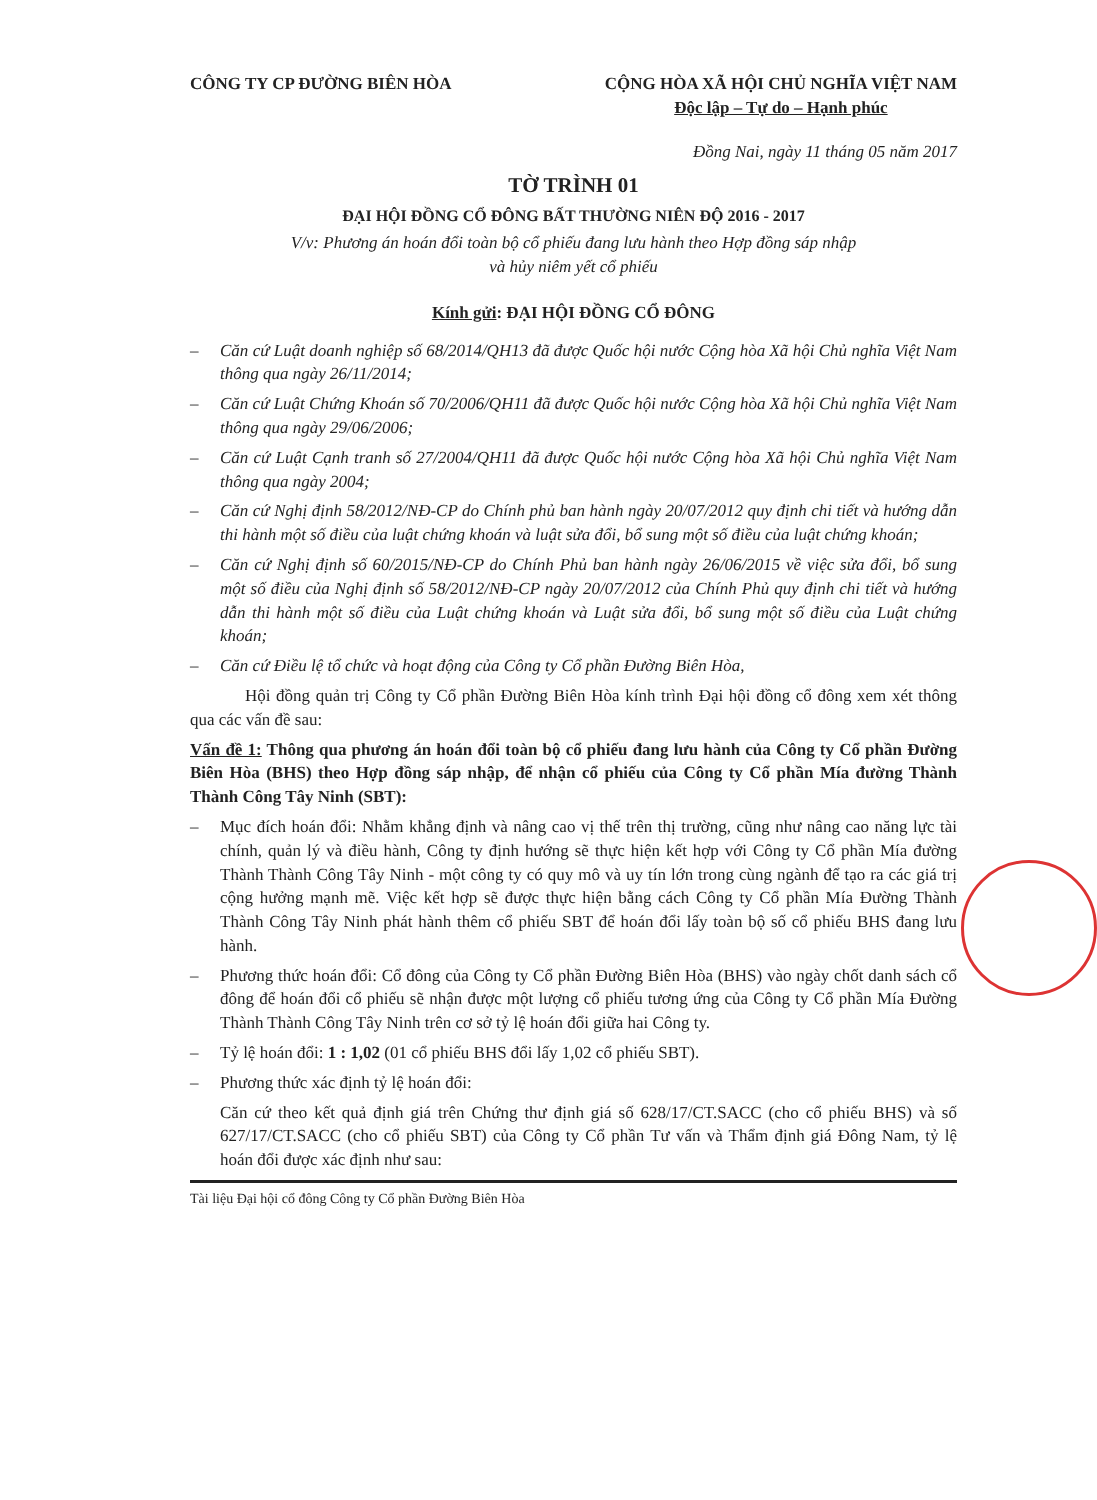CÔNG TY CP ĐƯỜNG BIÊN HÒA CỘNG HÒA XÃ HỘI CHỦ NGHĨA VIỆT NAM
Độc lập – Tự do – Hạnh phúc
Đồng Nai, ngày 11 tháng 05 năm 2017
TỜ TRÌNH 01
ĐẠI HỘI ĐỒNG CỔ ĐÔNG BẤT THƯỜNG NIÊN ĐỘ 2016 - 2017
V/v: Phương án hoán đổi toàn bộ cổ phiếu đang lưu hành theo Hợp đồng sáp nhập
và hủy niêm yết cổ phiếu
Kính gửi: ĐẠI HỘI ĐỒNG CỔ ĐÔNG
– Căn cứ Luật doanh nghiệp số 68/2014/QH13 đã được Quốc hội nước Cộng hòa Xã hội Chủ nghĩa Việt Nam thông qua ngày 26/11/2014;
– Căn cứ Luật Chứng Khoán số 70/2006/QH11 đã được Quốc hội nước Cộng hòa Xã hội Chủ nghĩa Việt Nam thông qua ngày 29/06/2006;
– Căn cứ Luật Cạnh tranh số 27/2004/QH11 đã được Quốc hội nước Cộng hòa Xã hội Chủ nghĩa Việt Nam thông qua ngày 2004;
– Căn cứ Nghị định 58/2012/NĐ-CP do Chính phủ ban hành ngày 20/07/2012 quy định chi tiết và hướng dẫn thi hành một số điều của luật chứng khoán và luật sửa đổi, bổ sung một số điều của luật chứng khoán;
– Căn cứ Nghị định số 60/2015/NĐ-CP do Chính Phủ ban hành ngày 26/06/2015 về việc sửa đổi, bổ sung một số điều của Nghị định số 58/2012/NĐ-CP ngày 20/07/2012 của Chính Phủ quy định chi tiết và hướng dẫn thi hành một số điều của Luật chứng khoán và Luật sửa đổi, bổ sung một số điều của Luật chứng khoán;
– Căn cứ Điều lệ tổ chức và hoạt động của Công ty Cổ phần Đường Biên Hòa,
Hội đồng quản trị Công ty Cổ phần Đường Biên Hòa kính trình Đại hội đồng cổ đông xem xét thông qua các vấn đề sau:
Vấn đề 1: Thông qua phương án hoán đổi toàn bộ cổ phiếu đang lưu hành của Công ty Cổ phần Đường Biên Hòa (BHS) theo Hợp đồng sáp nhập, để nhận cổ phiếu của Công ty Cổ phần Mía đường Thành Thành Công Tây Ninh (SBT):
– Mục đích hoán đổi: Nhằm khẳng định và nâng cao vị thế trên thị trường, cũng như nâng cao năng lực tài chính, quản lý và điều hành, Công ty định hướng sẽ thực hiện kết hợp với Công ty Cổ phần Mía đường Thành Thành Công Tây Ninh - một công ty có quy mô và uy tín lớn trong cùng ngành để tạo ra các giá trị cộng hưởng mạnh mẽ. Việc kết hợp sẽ được thực hiện bằng cách Công ty Cổ phần Mía Đường Thành Thành Công Tây Ninh phát hành thêm cổ phiếu SBT để hoán đổi lấy toàn bộ số cổ phiếu BHS đang lưu hành.
– Phương thức hoán đổi: Cổ đông của Công ty Cổ phần Đường Biên Hòa (BHS) vào ngày chốt danh sách cổ đông để hoán đổi cổ phiếu sẽ nhận được một lượng cổ phiếu tương ứng của Công ty Cổ phần Mía Đường Thành Thành Công Tây Ninh trên cơ sở tỷ lệ hoán đổi giữa hai Công ty.
– Tỷ lệ hoán đổi: 1 : 1,02 (01 cổ phiếu BHS đổi lấy 1,02 cổ phiếu SBT).
– Phương thức xác định tỷ lệ hoán đổi:
Căn cứ theo kết quả định giá trên Chứng thư định giá số 628/17/CT.SACC (cho cổ phiếu BHS) và số 627/17/CT.SACC (cho cổ phiếu SBT) của Công ty Cổ phần Tư vấn và Thẩm định giá Đông Nam, tỷ lệ hoán đổi được xác định như sau:
Tài liệu Đại hội cổ đông Công ty Cổ phần Đường Biên Hòa